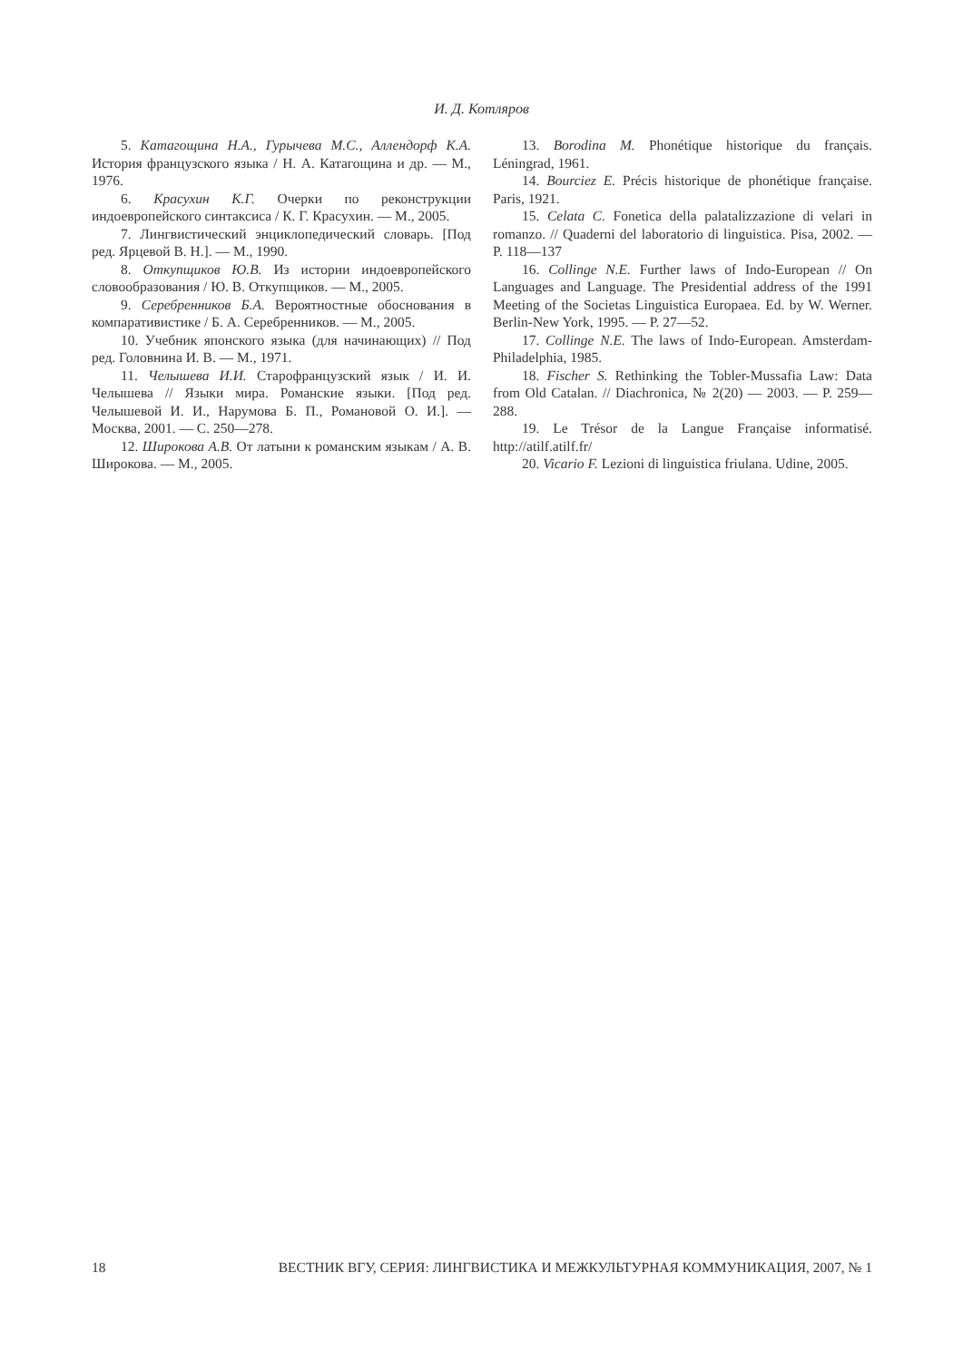И. Д. Котляров
5. Катагощина Н.А., Гурычева М.С., Аллендорф К.А. История французского языка / Н. А. Катагощина и др. — М., 1976.
6. Красухин К.Г. Очерки по реконструкции индоевропейского синтаксиса / К. Г. Красухин. — М., 2005.
7. Лингвистический энциклопедический словарь. [Под ред. Ярцевой В. Н.]. — М., 1990.
8. Откупщиков Ю.В. Из истории индоевропейского словообразования / Ю. В. Откупщиков. — М., 2005.
9. Серебренников Б.А. Вероятностные обоснования в компаративистике / Б. А. Серебренников. — М., 2005.
10. Учебник японского языка (для начинающих) // Под ред. Головнина И. В. — М., 1971.
11. Челышева И.И. Старофранцузский язык / И. И. Челышева // Языки мира. Романские языки. [Под ред. Челышевой И. И., Нарумова Б. П., Романовой О. И.]. — Москва, 2001. — С. 250—278.
12. Широкова А.В. От латыни к романским языкам / А. В. Широкова. — М., 2005.
13. Borodina M. Phonétique historique du français. Léningrad, 1961.
14. Bourciez E. Précis historique de phonétique française. Paris, 1921.
15. Celata C. Fonetica della palatalizzazione di velari in romanzo. // Quaderni del laboratorio di linguistica. Pisa, 2002. — P. 118—137
16. Collinge N.E. Further laws of Indo-European // On Languages and Language. The Presidential address of the 1991 Meeting of the Societas Linguistica Europaea. Ed. by W. Werner. Berlin-New York, 1995. — P. 27—52.
17. Collinge N.E. The laws of Indo-European. Amsterdam-Philadelphia, 1985.
18. Fischer S. Rethinking the Tobler-Mussafia Law: Data from Old Catalan. // Diachronica, № 2(20) — 2003. — P. 259—288.
19. Le Trésor de la Langue Française informatisé. http://atilf.atilf.fr/
20. Vicario F. Lezioni di linguistica friulana. Udine, 2005.
18 ВЕСТНИК ВГУ, СЕРИЯ: ЛИНГВИСТИКА И МЕЖКУЛЬТУРНАЯ КОММУНИКАЦИЯ, 2007, № 1